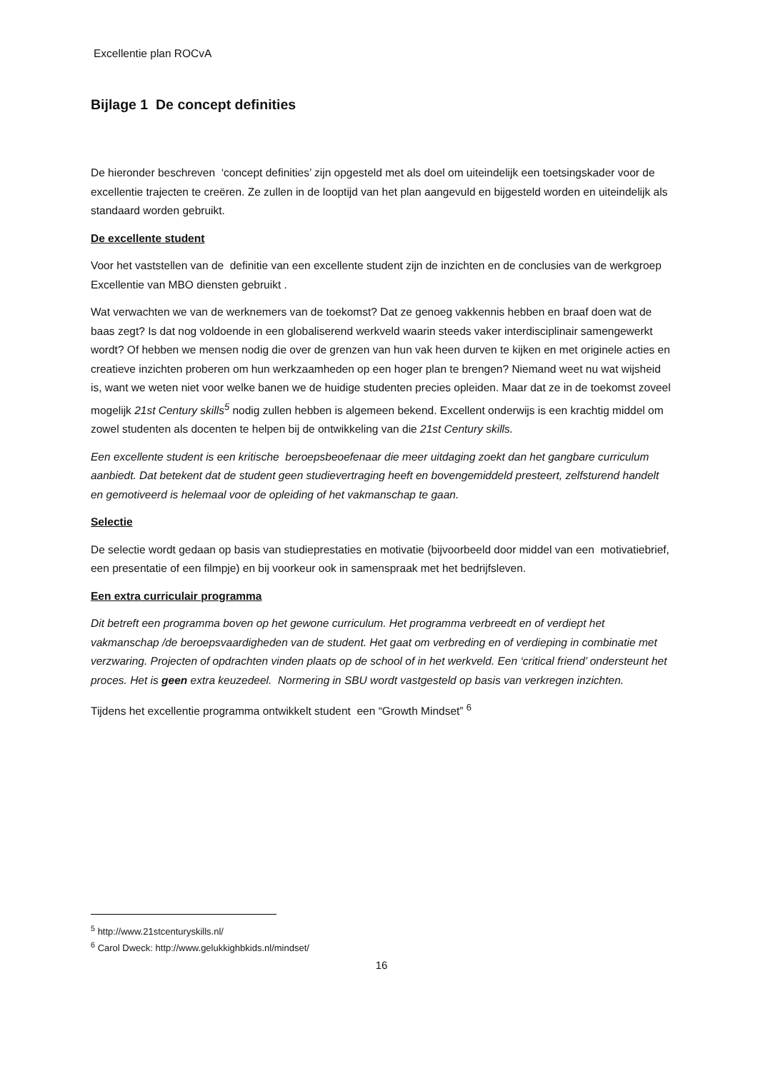Excellentie plan ROCvA
Bijlage 1 De concept definities
De hieronder beschreven ‘concept definities’ zijn opgesteld met als doel om uiteindelijk een toetsingskader voor de excellentie trajecten te creëren. Ze zullen in de looptijd van het plan aangevuld en bijgesteld worden en uiteindelijk als standaard worden gebruikt.
De excellente student
Voor het vaststellen van de definitie van een excellente student zijn de inzichten en de conclusies van de werkgroep Excellentie van MBO diensten gebruikt .
Wat verwachten we van de werknemers van de toekomst? Dat ze genoeg vakkennis hebben en braaf doen wat de baas zegt? Is dat nog voldoende in een globaliserend werkveld waarin steeds vaker interdisciplinair samengewerkt wordt? Of hebben we mensen nodig die over de grenzen van hun vak heen durven te kijken en met originele acties en creatieve inzichten proberen om hun werkzaamheden op een hoger plan te brengen? Niemand weet nu wat wijsheid is, want we weten niet voor welke banen we de huidige studenten precies opleiden. Maar dat ze in de toekomst zoveel mogelijk 21st Century skills<sup>5</sup> nodig zullen hebben is algemeen bekend. Excellent onderwijs is een krachtig middel om zowel studenten als docenten te helpen bij de ontwikkeling van die 21st Century skills.
Een excellente student is een kritische beroepsbeoefenaar die meer uitdaging zoekt dan het gangbare curriculum aanbiedt. Dat betekent dat de student geen studievertraging heeft en bovengemiddeld presteert, zelfsturend handelt en gemotiveerd is helemaal voor de opleiding of het vakmanschap te gaan.
Selectie
De selectie wordt gedaan op basis van studieprestaties en motivatie (bijvoorbeeld door middel van een motivatiebrief, een presentatie of een filmpje) en bij voorkeur ook in samenspraak met het bedrijfsleven.
Een extra curriculair programma
Dit betreft een programma boven op het gewone curriculum. Het programma verbreedt en of verdiept het vakmanschap /de beroepsvaardigheden van de student. Het gaat om verbreding en of verdieping in combinatie met verzwaring. Projecten of opdrachten vinden plaats op de school of in het werkveld. Een ‘critical friend’ ondersteunt het proces. Het is geen extra keuzedeel. Normering in SBU wordt vastgesteld op basis van verkregen inzichten.
Tijdens het excellentie programma ontwikkelt student een “Growth Mindset” <sup>6</sup>
<sup>5</sup> http://www.21stcenturyskills.nl/
<sup>6</sup> Carol Dweck: http://www.gelukkighbkids.nl/mindset/
16